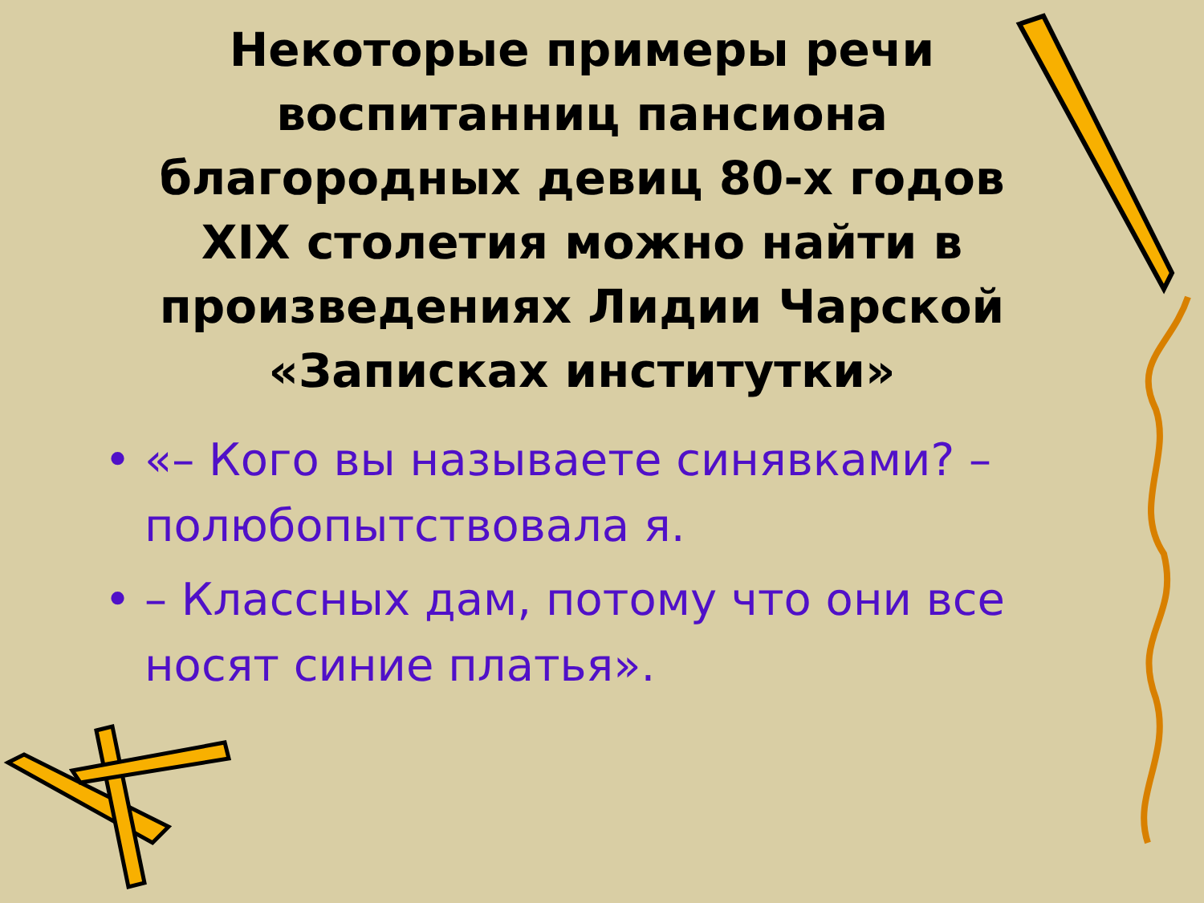Некоторые примеры речи воспитанниц пансиона благородных девиц 80-х годов XIX столетия можно найти в произведениях Лидии Чарской «Записках институтки»
• «– Кого вы называете синявками? – полюбопытствовала я.
• – Классных дам, потому что они все носят синие платья».